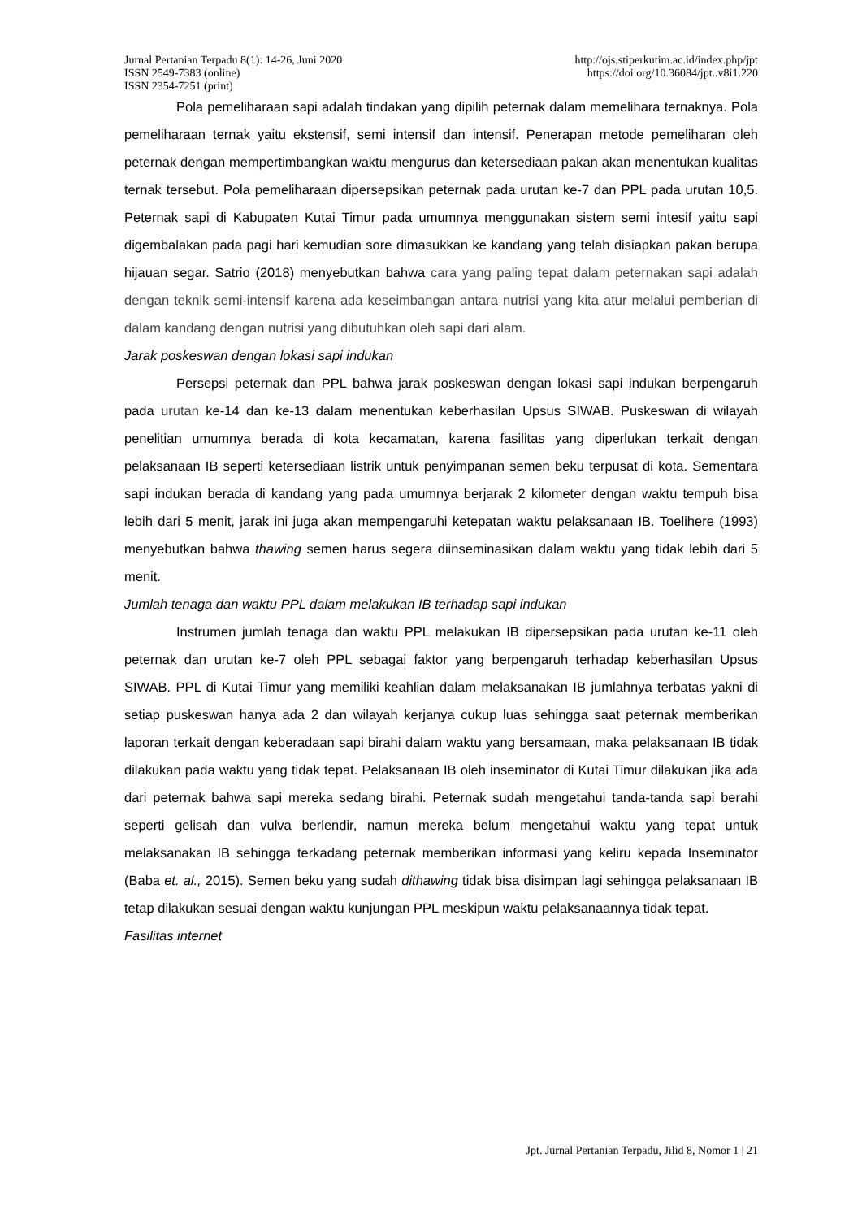Jurnal Pertanian Terpadu 8(1): 14-26, Juni 2020 http://ojs.stiperkutim.ac.id/index.php/jpt
ISSN 2549-7383 (online) https://doi.org/10.36084/jpt..v8i1.220
ISSN 2354-7251 (print)
Pola pemeliharaan sapi adalah tindakan yang dipilih peternak dalam memelihara ternaknya. Pola pemeliharaan ternak yaitu ekstensif, semi intensif dan intensif. Penerapan metode pemeliharan oleh peternak dengan mempertimbangkan waktu mengurus dan ketersediaan pakan akan menentukan kualitas ternak tersebut. Pola pemeliharaan dipersepsikan peternak pada urutan ke-7 dan PPL pada urutan 10,5. Peternak sapi di Kabupaten Kutai Timur pada umumnya menggunakan sistem semi intesif yaitu sapi digembalakan pada pagi hari kemudian sore dimasukkan ke kandang yang telah disiapkan pakan berupa hijauan segar. Satrio (2018) menyebutkan bahwa cara yang paling tepat dalam peternakan sapi adalah dengan teknik semi-intensif karena ada keseimbangan antara nutrisi yang kita atur melalui pemberian di dalam kandang dengan nutrisi yang dibutuhkan oleh sapi dari alam.
Jarak poskeswan dengan lokasi sapi indukan
Persepsi peternak dan PPL bahwa jarak poskeswan dengan lokasi sapi indukan berpengaruh pada urutan ke-14 dan ke-13 dalam menentukan keberhasilan Upsus SIWAB. Puskeswan di wilayah penelitian umumnya berada di kota kecamatan, karena fasilitas yang diperlukan terkait dengan pelaksanaan IB seperti ketersediaan listrik untuk penyimpanan semen beku terpusat di kota. Sementara sapi indukan berada di kandang yang pada umumnya berjarak 2 kilometer dengan waktu tempuh bisa lebih dari 5 menit, jarak ini juga akan mempengaruhi ketepatan waktu pelaksanaan IB. Toelihere (1993) menyebutkan bahwa thawing semen harus segera diinseminasikan dalam waktu yang tidak lebih dari 5 menit.
Jumlah tenaga dan waktu PPL dalam melakukan IB terhadap sapi indukan
Instrumen jumlah tenaga dan waktu PPL melakukan IB dipersepsikan pada urutan ke-11 oleh peternak dan urutan ke-7 oleh PPL sebagai faktor yang berpengaruh terhadap keberhasilan Upsus SIWAB. PPL di Kutai Timur yang memiliki keahlian dalam melaksanakan IB jumlahnya terbatas yakni di setiap puskeswan hanya ada 2 dan wilayah kerjanya cukup luas sehingga saat peternak memberikan laporan terkait dengan keberadaan sapi birahi dalam waktu yang bersamaan, maka pelaksanaan IB tidak dilakukan pada waktu yang tidak tepat. Pelaksanaan IB oleh inseminator di Kutai Timur dilakukan jika ada dari peternak bahwa sapi mereka sedang birahi. Peternak sudah mengetahui tanda-tanda sapi berahi seperti gelisah dan vulva berlendir, namun mereka belum mengetahui waktu yang tepat untuk melaksanakan IB sehingga terkadang peternak memberikan informasi yang keliru kepada Inseminator (Baba et. al., 2015). Semen beku yang sudah dithawing tidak bisa disimpan lagi sehingga pelaksanaan IB tetap dilakukan sesuai dengan waktu kunjungan PPL meskipun waktu pelaksanaannya tidak tepat.
Fasilitas internet
Jpt. Jurnal Pertanian Terpadu, Jilid 8, Nomor 1 | 21